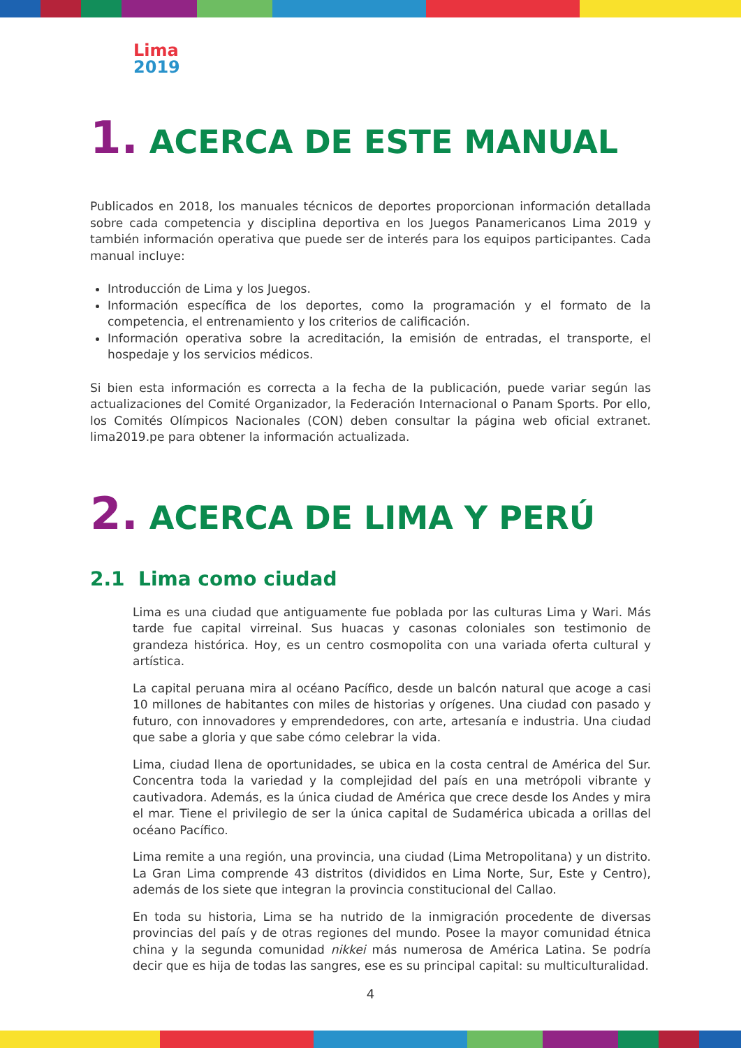Lima
2019
1. ACERCA DE ESTE MANUAL
Publicados en 2018, los manuales técnicos de deportes proporcionan información detallada sobre cada competencia y disciplina deportiva en los Juegos Panamericanos Lima 2019 y también información operativa que puede ser de interés para los equipos participantes. Cada manual incluye:
Introducción de Lima y los Juegos.
Información específica de los deportes, como la programación y el formato de la competencia, el entrenamiento y los criterios de calificación.
Información operativa sobre la acreditación, la emisión de entradas, el transporte, el hospedaje y los servicios médicos.
Si bien esta información es correcta a la fecha de la publicación, puede variar según las actualizaciones del Comité Organizador, la Federación Internacional o Panam Sports. Por ello, los Comités Olímpicos Nacionales (CON) deben consultar la página web oficial extranet. lima2019.pe para obtener la información actualizada.
2. ACERCA DE LIMA Y PERÚ
2.1 Lima como ciudad
Lima es una ciudad que antiguamente fue poblada por las culturas Lima y Wari. Más tarde fue capital virreinal. Sus huacas y casonas coloniales son testimonio de grandeza histórica. Hoy, es un centro cosmopolita con una variada oferta cultural y artística.
La capital peruana mira al océano Pacífico, desde un balcón natural que acoge a casi 10 millones de habitantes con miles de historias y orígenes. Una ciudad con pasado y futuro, con innovadores y emprendedores, con arte, artesanía e industria. Una ciudad que sabe a gloria y que sabe cómo celebrar la vida.
Lima, ciudad llena de oportunidades, se ubica en la costa central de América del Sur. Concentra toda la variedad y la complejidad del país en una metrópoli vibrante y cautivadora. Además, es la única ciudad de América que crece desde los Andes y mira el mar. Tiene el privilegio de ser la única capital de Sudamérica ubicada a orillas del océano Pacífico.
Lima remite a una región, una provincia, una ciudad (Lima Metropolitana) y un distrito. La Gran Lima comprende 43 distritos (divididos en Lima Norte, Sur, Este y Centro), además de los siete que integran la provincia constitucional del Callao.
En toda su historia, Lima se ha nutrido de la inmigración procedente de diversas provincias del país y de otras regiones del mundo. Posee la mayor comunidad étnica china y la segunda comunidad nikkei más numerosa de América Latina. Se podría decir que es hija de todas las sangres, ese es su principal capital: su multiculturalidad.
4